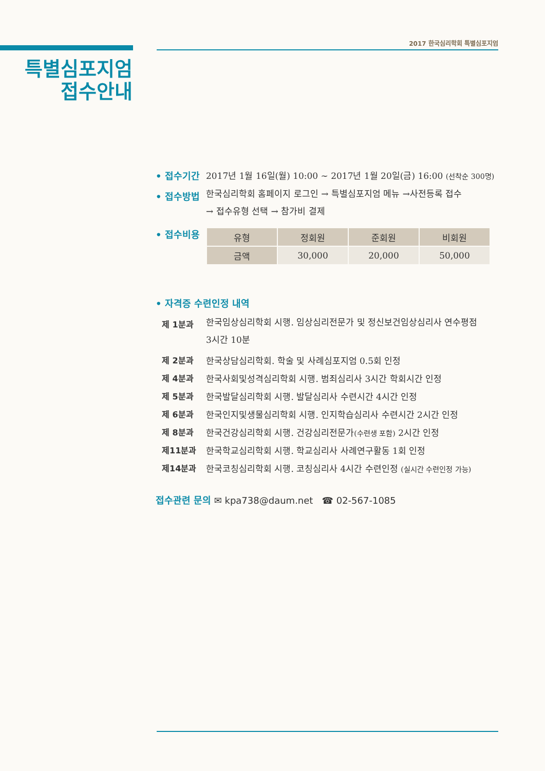2017 한국심리학회 특별심포지엄
특별심포지엄
접수안내
• 접수기간 2017년 1월 16일(월) 10:00 ~ 2017년 1월 20일(금) 16:00 (선착순 300명)
• 접수방법
한국심리학회 홈페이지 로그인 → 특별심포지엄 메뉴 →사전등록 접수
→ 접수유형 선택 → 참가비 결제
• 접수비용
| 유형 | 정회원 | 준회원 | 비회원 |
| --- | --- | --- | --- |
| 금액 | 30,000 | 20,000 | 50,000 |
• 자격증 수련인정 내역
제 1분과
한국임상심리학회 시행. 임상심리전문가 및 정신보건임상심리사 연수평점
3시간 10분
제 2분과 한국상담심리학회. 학술 및 사례심포지엄 0.5회 인정
제 4분과 한국사회및성격심리학회 시행. 범죄심리사 3시간 학회시간 인정
제 5분과 한국발달심리학회 시행. 발달심리사 수련시간 4시간 인정
제 6분과 한국인지및생물심리학회 시행. 인지학습심리사 수련시간 2시간 인정
제 8분과 한국건강심리학회 시행. 건강심리전문가(수련생 포함) 2시간 인정
제11분과 한국학교심리학회 시행. 학교심리사 사례연구활동 1회 인정
제14분과 한국코칭심리학회 시행. 코칭심리사 4시간 수련인정 (실시간 수련인정 가능)
접수관련 문의 ✉ kpa738@daum.net ☎ 02-567-1085